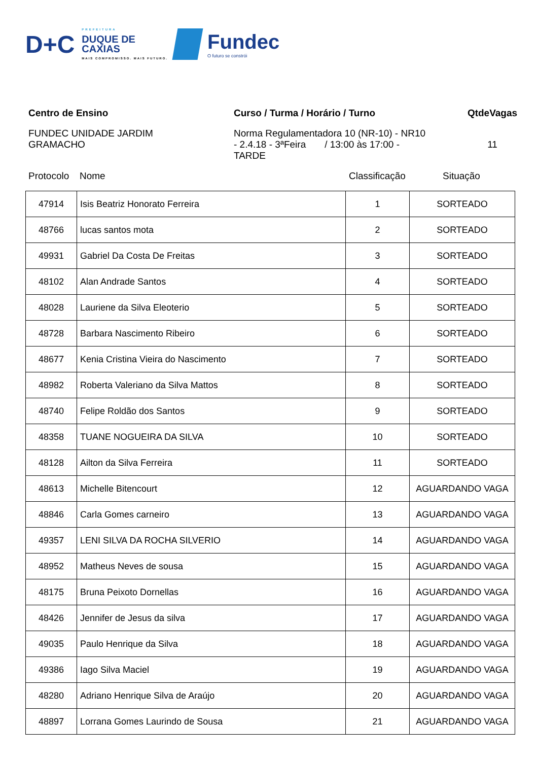D+C
PREFEITURA
DUQUE DE
CAXIAS
MAIS COMPROMISSO. MAIS FUTURO.
Fundec
O futuro se constrói
Centro de Ensino
FUNDEC UNIDADE JARDIM
GRAMACHO
Curso / Turma / Horário / Turno
Norma Regulamentadora 10 (NR-10) - NR10
- 2.4.18 - 3ªFeira / 13:00 às 17:00 -
TARDE
QtdeVagas
11
Protocolo Nome Classificação Situação
| 47914 | Isis Beatriz Honorato Ferreira | 1 | SORTEADO |
| 48766 | lucas santos mota | 2 | SORTEADO |
| 49931 | Gabriel Da Costa De Freitas | 3 | SORTEADO |
| 48102 | Alan Andrade Santos | 4 | SORTEADO |
| 48028 | Lauriene da Silva Eleoterio | 5 | SORTEADO |
| 48728 | Barbara Nascimento Ribeiro | 6 | SORTEADO |
| 48677 | Kenia Cristina Vieira do Nascimento | 7 | SORTEADO |
| 48982 | Roberta Valeriano da Silva Mattos | 8 | SORTEADO |
| 48740 | Felipe Roldão dos Santos | 9 | SORTEADO |
| 48358 | TUANE NOGUEIRA DA SILVA | 10 | SORTEADO |
| 48128 | Ailton da Silva Ferreira | 11 | SORTEADO |
| 48613 | Michelle Bitencourt | 12 | AGUARDANDO VAGA |
| 48846 | Carla Gomes carneiro | 13 | AGUARDANDO VAGA |
| 49357 | LENI SILVA DA ROCHA SILVERIO | 14 | AGUARDANDO VAGA |
| 48952 | Matheus Neves de sousa | 15 | AGUARDANDO VAGA |
| 48175 | Bruna Peixoto Dornellas | 16 | AGUARDANDO VAGA |
| 48426 | Jennifer de Jesus da silva | 17 | AGUARDANDO VAGA |
| 49035 | Paulo Henrique da Silva | 18 | AGUARDANDO VAGA |
| 49386 | Iago Silva Maciel | 19 | AGUARDANDO VAGA |
| 48280 | Adriano Henrique Silva de Araújo | 20 | AGUARDANDO VAGA |
| 48897 | Lorrana Gomes Laurindo de Sousa | 21 | AGUARDANDO VAGA |